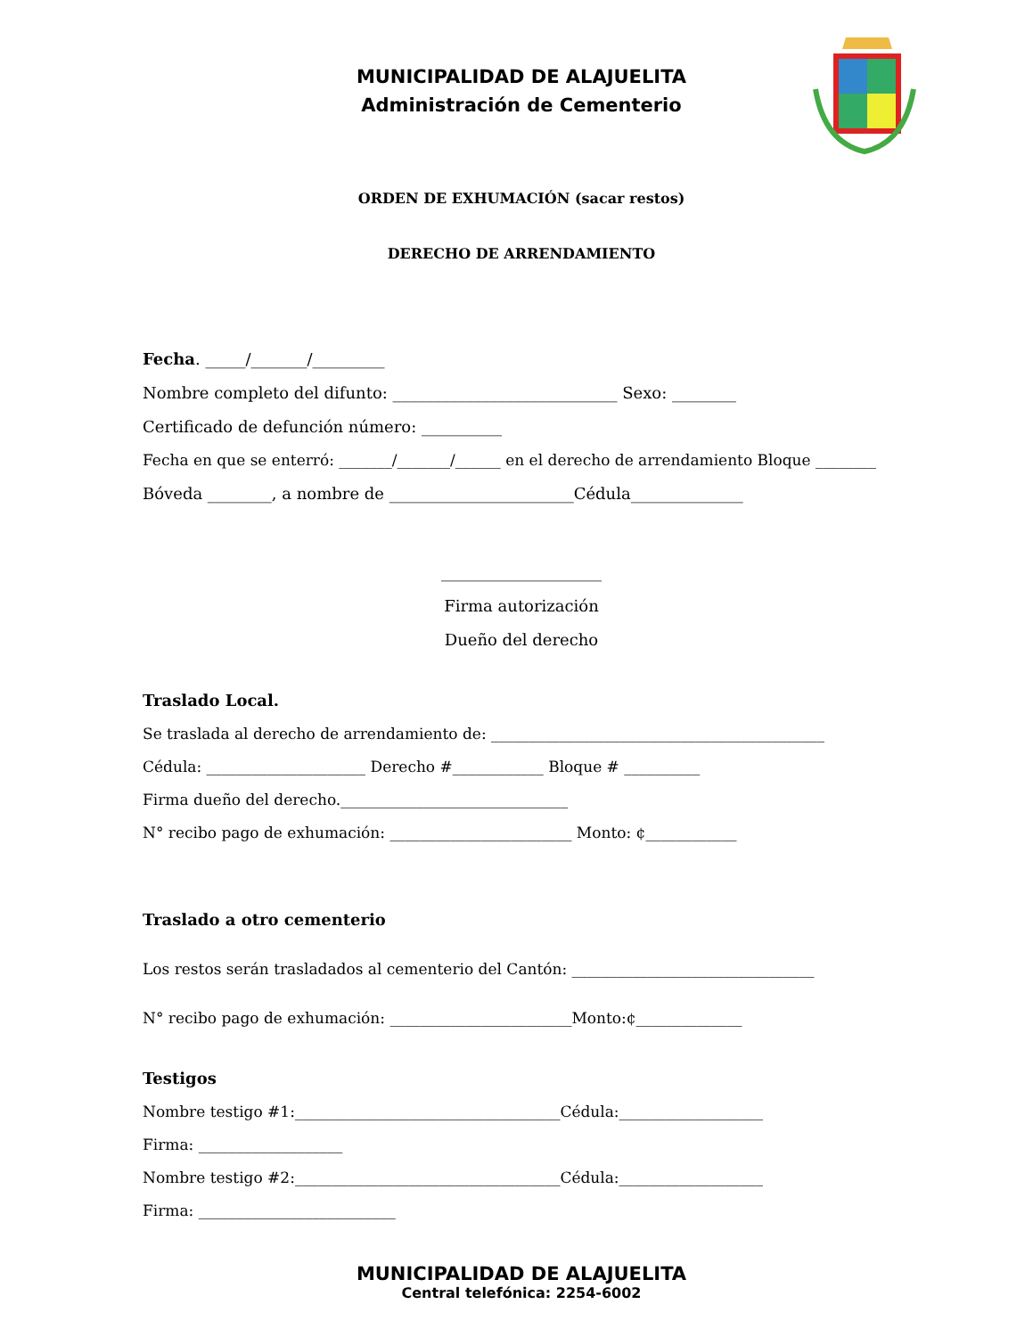MUNICIPALIDAD DE ALAJUELITA
Administración de Cementerio
ORDEN DE EXHUMACIÓN (sacar restos)
DERECHO DE ARRENDAMIENTO
Fecha. _____/_______/_________
Nombre completo del difunto: ____________________________ Sexo: ________
Certificado de defunción número: __________
Fecha en que se enterró: _______/_______/______ en el derecho de arrendamiento Bloque ________
Bóveda ________, a nombre de _______________________Cédula______________
____________________
Firma autorización
Dueño del derecho
Traslado Local.
Se traslada al derecho de arrendamiento de: ____________________________________________
Cédula: _____________________ Derecho #____________ Bloque # __________
Firma dueño del derecho.______________________________
N° recibo pago de exhumación: ________________________ Monto: ¢____________
Traslado a otro cementerio
Los restos serán trasladados al cementerio del Cantón: ________________________________
N° recibo pago de exhumación: ________________________Monto:¢______________
Testigos
Nombre testigo #1:___________________________________Cédula:___________________
Firma: ___________________
Nombre testigo #2:___________________________________Cédula:___________________
Firma: __________________________
MUNICIPALIDAD DE ALAJUELITA
Central telefónica: 2254-6002